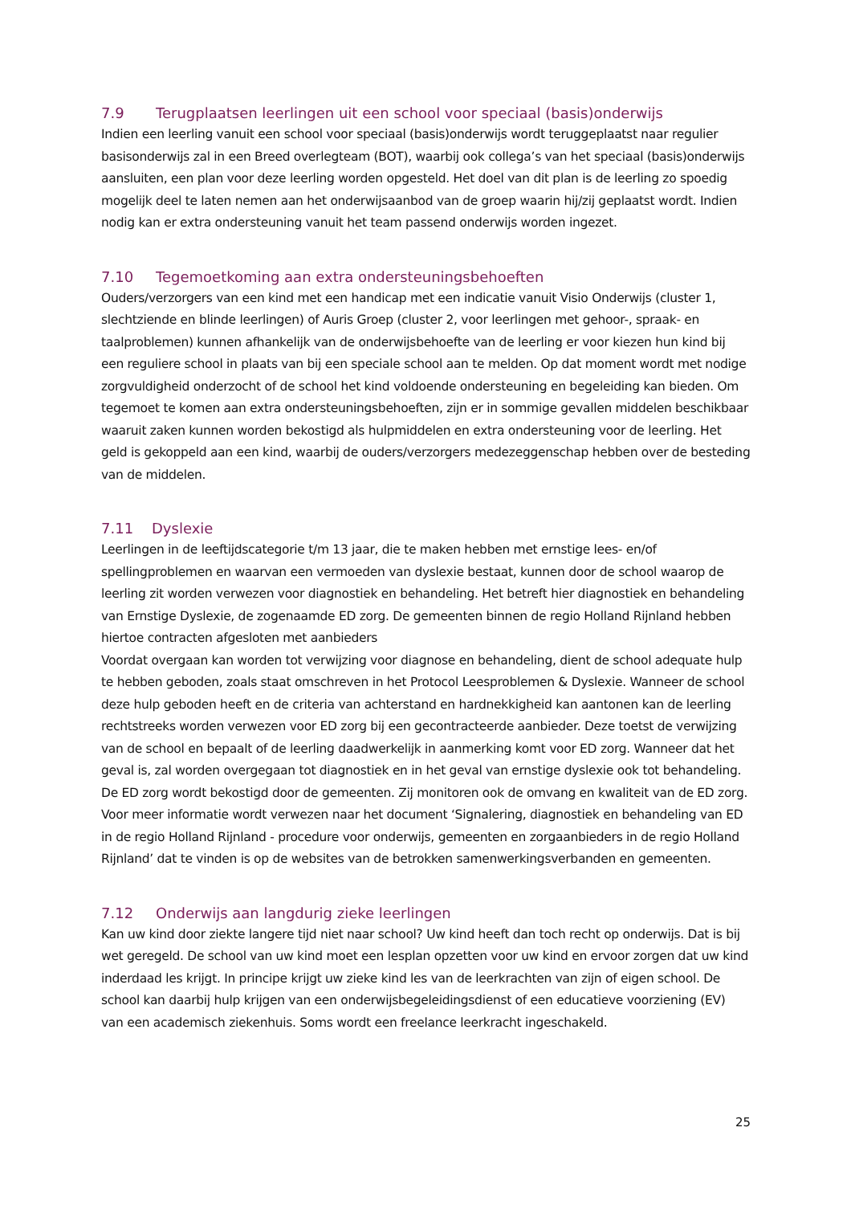7.9 Terugplaatsen leerlingen uit een school voor speciaal (basis)onderwijs
Indien een leerling vanuit een school voor speciaal (basis)onderwijs wordt teruggeplaatst naar regulier basisonderwijs zal in een Breed overlegteam (BOT), waarbij ook collega’s van het speciaal (basis)onderwijs aansluiten, een plan voor deze leerling worden opgesteld. Het doel van dit plan is de leerling zo spoedig mogelijk deel te laten nemen aan het onderwijsaanbod van de groep waarin hij/zij geplaatst wordt. Indien nodig kan er extra ondersteuning vanuit het team passend onderwijs worden ingezet.
7.10 Tegemoetkoming aan extra ondersteuningsbehoeften
Ouders/verzorgers van een kind met een handicap met een indicatie vanuit Visio Onderwijs (cluster 1, slechtziende en blinde leerlingen) of Auris Groep (cluster 2, voor leerlingen met gehoor-, spraak- en taalproblemen) kunnen afhankelijk van de onderwijsbehoefte van de leerling er voor kiezen hun kind bij een reguliere school in plaats van bij een speciale school aan te melden. Op dat moment wordt met nodige zorgvuldigheid onderzocht of de school het kind voldoende ondersteuning en begeleiding kan bieden. Om tegemoet te komen aan extra ondersteuningsbehoeften, zijn er in sommige gevallen middelen beschikbaar waaruit zaken kunnen worden bekostigd als hulpmiddelen en extra ondersteuning voor de leerling. Het geld is gekoppeld aan een kind, waarbij de ouders/verzorgers medezeggenschap hebben over de besteding van de middelen.
7.11 Dyslexie
Leerlingen in de leeftijdscategorie t/m 13 jaar, die te maken hebben met ernstige lees- en/of spellingproblemen en waarvan een vermoeden van dyslexie bestaat, kunnen door de school waarop de leerling zit worden verwezen voor diagnostiek en behandeling. Het betreft hier diagnostiek en behandeling van Ernstige Dyslexie, de zogenaamde ED zorg. De gemeenten binnen de regio Holland Rijnland hebben hiertoe contracten afgesloten met aanbieders
Voordat overgaan kan worden tot verwijzing voor diagnose en behandeling, dient de school adequate hulp te hebben geboden, zoals staat omschreven in het Protocol Leesproblemen & Dyslexie. Wanneer de school deze hulp geboden heeft en de criteria van achterstand en hardnekkigheid kan aantonen kan de leerling rechtstreeks worden verwezen voor ED zorg bij een gecontracteerde aanbieder. Deze toetst de verwijzing van de school en bepaalt of de leerling daadwerkelijk in aanmerking komt voor ED zorg. Wanneer dat het geval is, zal worden overgegaan tot diagnostiek en in het geval van ernstige dyslexie ook tot behandeling. De ED zorg wordt bekostigd door de gemeenten. Zij monitoren ook de omvang en kwaliteit van de ED zorg. Voor meer informatie wordt verwezen naar het document ‘Signalering, diagnostiek en behandeling van ED in de regio Holland Rijnland - procedure voor onderwijs, gemeenten en zorgaanbieders in de regio Holland Rijnland’ dat te vinden is op de websites van de betrokken samenwerkingsverbanden en gemeenten.
7.12 Onderwijs aan langdurig zieke leerlingen
Kan uw kind door ziekte langere tijd niet naar school? Uw kind heeft dan toch recht op onderwijs. Dat is bij wet geregeld. De school van uw kind moet een lesplan opzetten voor uw kind en ervoor zorgen dat uw kind inderdaad les krijgt. In principe krijgt uw zieke kind les van de leerkrachten van zijn of eigen school. De school kan daarbij hulp krijgen van een onderwijsbegeleidingsdienst of een educatieve voorziening (EV) van een academisch ziekenhuis. Soms wordt een freelance leerkracht ingeschakeld.
25